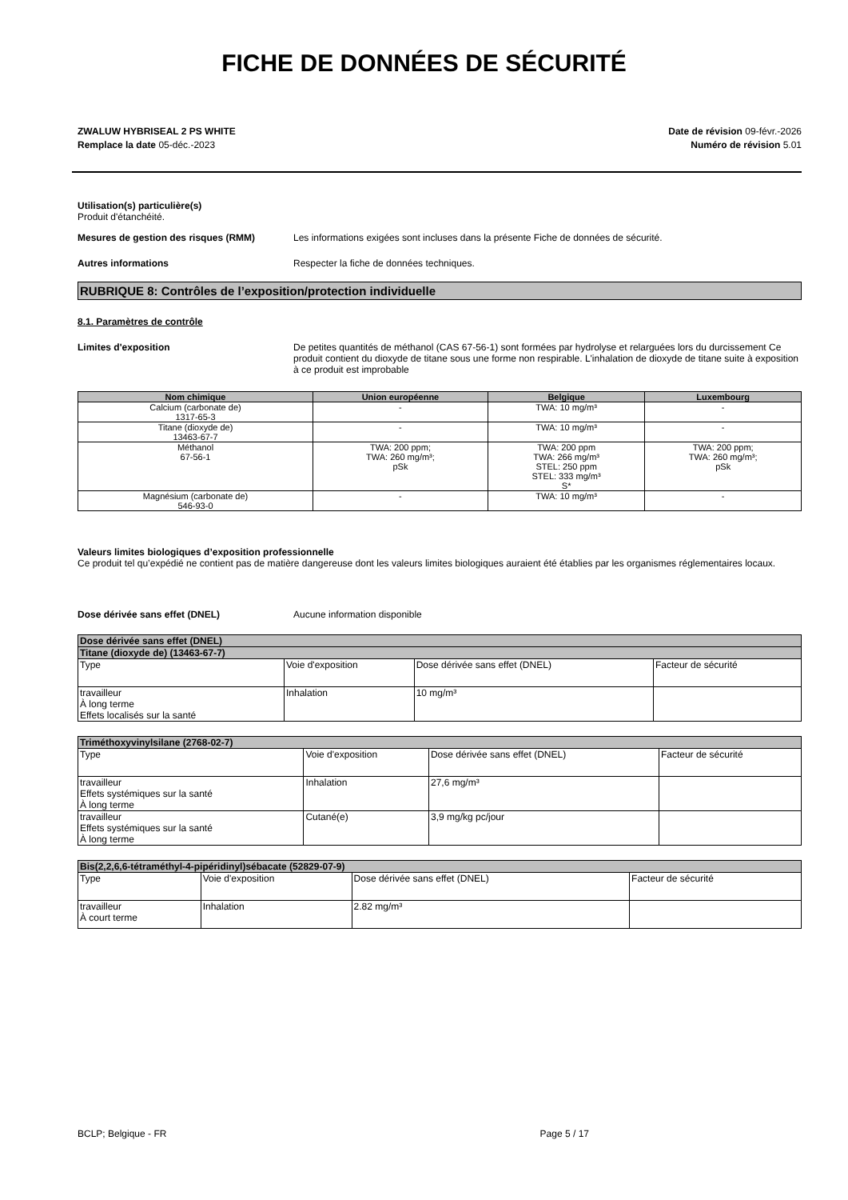FICHE DE DONNÉES DE SÉCURITÉ
ZWALUW HYBRISEAL 2 PS WHITE
Remplace la date 05-déc.-2023
Date de révision 09-févr.-2026
Numéro de révision 5.01
Utilisation(s) particulière(s)
Produit d'étanchéité.
Mesures de gestion des risques (RMM) Les informations exigées sont incluses dans la présente Fiche de données de sécurité.
Autres informations Respecter la fiche de données techniques.
RUBRIQUE 8: Contrôles de l’exposition/protection individuelle
8.1. Paramètres de contrôle
Limites d'exposition De petites quantités de méthanol (CAS 67-56-1) sont formées par hydrolyse et relarguées lors du durcissement Ce produit contient du dioxyde de titane sous une forme non respirable. L'inhalation de dioxyde de titane suite à exposition à ce produit est improbable
| Nom chimique | Union européenne | Belgique | Luxembourg |
| --- | --- | --- | --- |
| Calcium (carbonate de) 1317-65-3 | - | TWA: 10 mg/m³ | - |
| Titane (dioxyde de) 13463-67-7 | - | TWA: 10 mg/m³ | - |
| Méthanol 67-56-1 | TWA: 200 ppm; TWA: 260 mg/m³; pSk | TWA: 200 ppm TWA: 266 mg/m³ STEL: 250 ppm STEL: 333 mg/m³ S* | TWA: 200 ppm; TWA: 260 mg/m³; pSk |
| Magnésium (carbonate de) 546-93-0 | - | TWA: 10 mg/m³ | - |
Valeurs limites biologiques d’exposition professionnelle
Ce produit tel qu’expédié ne contient pas de matière dangereuse dont les valeurs limites biologiques auraient été établies par les organismes réglementaires locaux.
Dose dérivée sans effet (DNEL) Aucune information disponible
| Dose dérivée sans effet (DNEL) | | | |
| Titane (dioxyde de) (13463-67-7) | | | |
| Type | Voie d'exposition | Dose dérivée sans effet (DNEL) | Facteur de sécurité |
| travailleur À long terme Effets localisés sur la santé | Inhalation | 10 mg/m³ | |
| Triméthoxyvinylsilane (2768-02-7) | | | |
| Type | Voie d'exposition | Dose dérivée sans effet (DNEL) | Facteur de sécurité |
| travailleur Effets systémiques sur la santé À long terme | Inhalation | 27,6 mg/m³ | |
| travailleur Effets systémiques sur la santé À long terme | Cutané(e) | 3,9 mg/kg pc/jour | |
| Bis(2,2,6,6-tétraméthyl-4-pipéridinyl)sébacate (52829-07-9) | | | |
| Type | Voie d'exposition | Dose dérivée sans effet (DNEL) | Facteur de sécurité |
| travailleur À court terme | Inhalation | 2.82 mg/m³ | |
BCLP; Belgique - FR Page 5 / 17